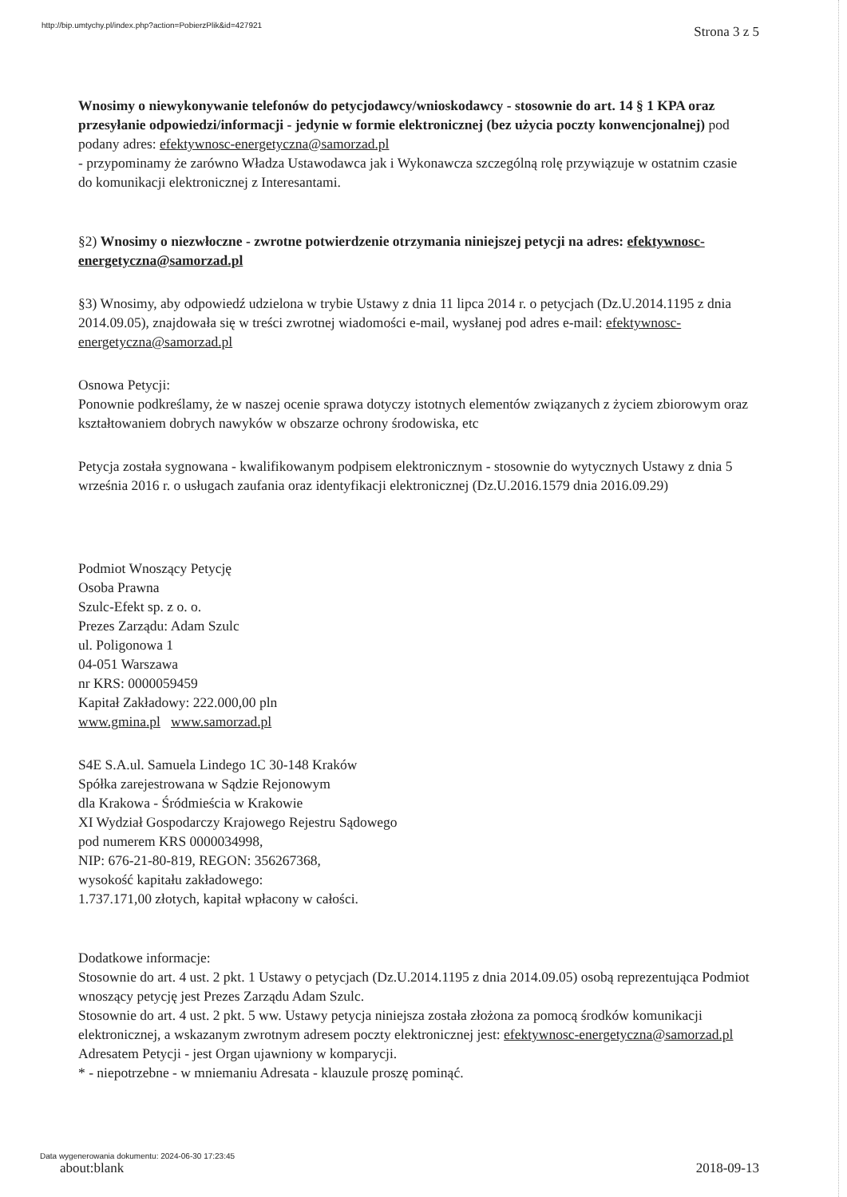http://bip.umtychy.pl/index.php?action=PobierzPlik&id=427921 Strona 3 z 5
Wnosimy o niewykonywanie telefonów do petycjodawcy/wnioskodawcy - stosownie do art. 14 § 1 KPA oraz przesyłanie odpowiedzi/informacji - jedynie w formie elektronicznej (bez użycia poczty konwencjonalnej) pod podany adres: efektywnosc-energetyczna@samorzad.pl
- przypominamy że zarówno Władza Ustawodawca jak i Wykonawcza szczególną rolę przywiązuje w ostatnim czasie do komunikacji elektronicznej z Interesantami.
§2) Wnosimy o niezwłoczne - zwrotne potwierdzenie otrzymania niniejszej petycji na adres: efektywnosc-energetyczna@samorzad.pl
§3) Wnosimy, aby odpowiedź udzielona w trybie Ustawy z dnia 11 lipca 2014 r. o petycjach (Dz.U.2014.1195 z dnia 2014.09.05), znajdowała się w treści zwrotnej wiadomości e-mail, wysłanej pod adres e-mail: efektywnosc-energetyczna@samorzad.pl
Osnowa Petycji:
Ponownie podkreślamy, że w naszej ocenie sprawa dotyczy istotnych elementów związanych z życiem zbiorowym oraz kształtowaniem dobrych nawyków w obszarze ochrony środowiska, etc
Petycja została sygnowana - kwalifikowanym podpisem elektronicznym - stosownie do wytycznych Ustawy z dnia 5 września 2016 r. o usługach zaufania oraz identyfikacji elektronicznej (Dz.U.2016.1579 dnia 2016.09.29)
Podmiot Wnoszący Petycję
Osoba Prawna
Szulc-Efekt sp. z o. o.
Prezes Zarządu: Adam Szulc
ul. Poligonowa 1
04-051 Warszawa
nr KRS: 0000059459
Kapitał Zakładowy: 222.000,00 pln
www.gmina.pl www.samorzad.pl
S4E S.A.ul. Samuela Lindego 1C 30-148 Kraków
Spółka zarejestrowana w Sądzie Rejonowym
dla Krakowa - Śródmieścia w Krakowie
XI Wydział Gospodarczy Krajowego Rejestru Sądowego
pod numerem KRS 0000034998,
NIP: 676-21-80-819, REGON: 356267368,
wysokość kapitału zakładowego:
1.737.171,00 złotych, kapitał wpłacony w całości.
Dodatkowe informacje:
Stosownie do art. 4 ust. 2 pkt. 1 Ustawy o petycjach (Dz.U.2014.1195 z dnia 2014.09.05) osobą reprezentująca Podmiot wnoszący petycję jest Prezes Zarządu Adam Szulc.
Stosownie do art. 4 ust. 2 pkt. 5 ww. Ustawy petycja niniejsza została złożona za pomocą środków komunikacji elektronicznej, a wskazanym zwrotnym adresem poczty elektronicznej jest: efektywnosc-energetyczna@samorzad.pl
Adresatem Petycji - jest Organ ujawniony w komparycji.
* - niepotrzebne - w mniemaniu Adresata - klauzule proszę pominąć.
Data wygenerowania dokumentu: 2024-06-30 17:23:45
about:blank 2018-09-13